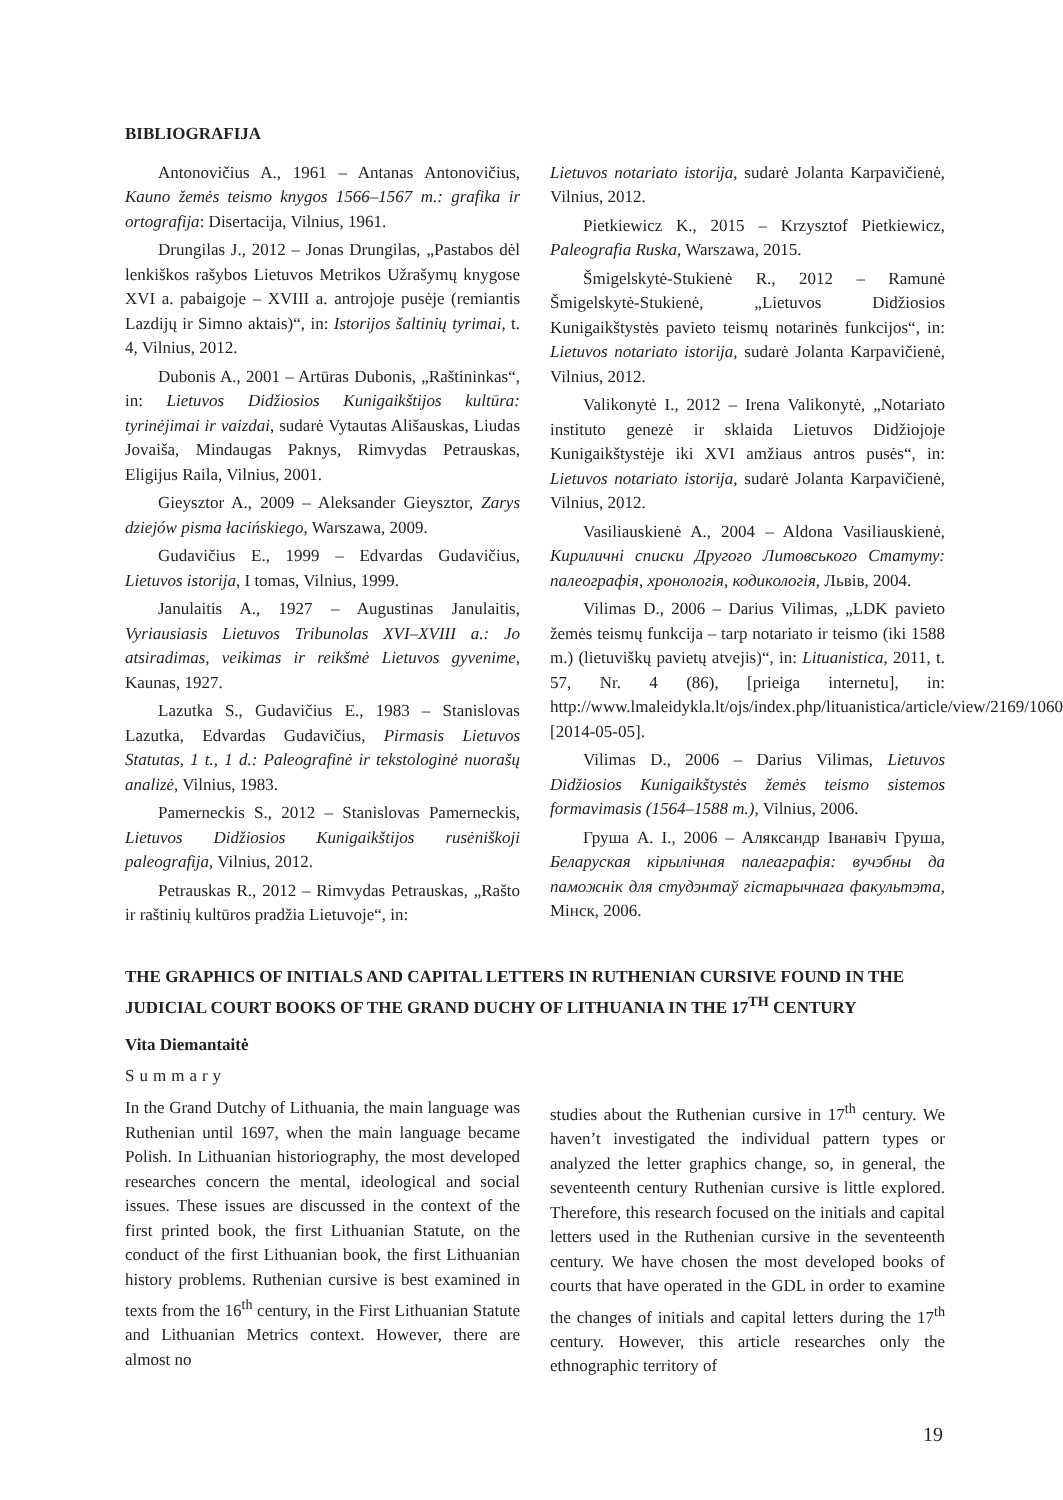BIBLIOGRAFIJA
Antonovičius A., 1961 – Antanas Antonovičius, Kauno žemės teismo knygos 1566–1567 m.: grafika ir ortografija: Disertacija, Vilnius, 1961.
Drungilas J., 2012 – Jonas Drungilas, „Pastabos dėl lenkiškos rašybos Lietuvos Metrikos Užrašymų knygose XVI a. pabaigoje – XVIII a. antrojoje pusėje (remiantis Lazdijų ir Simno aktais)“, in: Istorijos šaltinių tyrimai, t. 4, Vilnius, 2012.
Dubonis A., 2001 – Artūras Dubonis, „Raštininkas“, in: Lietuvos Didžiosios Kunigaikštijos kultūra: tyrinėjimai ir vaizdai, sudarė Vytautas Ališauskas, Liudas Jovaiša, Mindaugas Paknys, Rimvydas Petrauskas, Eligijus Raila, Vilnius, 2001.
Gieysztor A., 2009 – Aleksander Gieysztor, Zarys dziejów pisma łacińskiego, Warszawa, 2009.
Gudavičius E., 1999 – Edvardas Gudavičius, Lietuvos istorija, I tomas, Vilnius, 1999.
Janulaitis A., 1927 – Augustinas Janulaitis, Vyriausiasis Lietuvos Tribunolas XVI–XVIII a.: Jo atsiradimas, veikimas ir reikšmė Lietuvos gyvenime, Kaunas, 1927.
Lazutka S., Gudavičius E., 1983 – Stanislovas Lazutka, Edvardas Gudavičius, Pirmasis Lietuvos Statutas, 1 t., 1 d.: Paleografinė ir tekstologinė nuorašų analizė, Vilnius, 1983.
Pamerneckis S., 2012 – Stanislovas Pamerneckis, Lietuvos Didžiosios Kunigaikštijos rusėniškoji paleografija, Vilnius, 2012.
Petrauskas R., 2012 – Rimvydas Petrauskas, „Rašto ir raštinių kultūros pradžia Lietuvoje“, in:
Lietuvos notariato istorija, sudarė Jolanta Karpavičienė, Vilnius, 2012.
Pietkiewicz K., 2015 – Krzysztof Pietkiewicz, Paleografia Ruska, Warszawa, 2015.
Šmigelskytė-Stukienė R., 2012 – Ramunė Šmigelskytė-Stukienė, „Lietuvos Didžiosios Kunigaikštystės pavieto teismų notarinės funkcijos“, in: Lietuvos notariato istorija, sudarė Jolanta Karpavičienė, Vilnius, 2012.
Valikonytė I., 2012 – Irena Valikonytė, „Notariato instituto genezė ir sklaida Lietuvos Didžiojoje Kunigaikštystėje iki XVI amžiaus antros pusės“, in: Lietuvos notariato istorija, sudarė Jolanta Karpavičienė, Vilnius, 2012.
Vasiliauskienė A., 2004 – Aldona Vasiliauskienė, Кириличні списки Другого Литовського Статуту: палеографія, хронологія, кодикологія, Львів, 2004.
Vilimas D., 2006 – Darius Vilimas, „LDK pavieto žemės teismų funkcija – tarp notariato ir teismo (iki 1588 m.) (lietuviškų pavietų atvejis)“, in: Lituanistica, 2011, t. 57, Nr. 4 (86), [prieiga internetu], in: http://www.lmaleidykla.lt/ojs/index.php/lituanistica/article/view/2169/1060, [2014-05-05].
Vilimas D., 2006 – Darius Vilimas, Lietuvos Didžiosios Kunigaikštystės žemės teismo sistemos formavimasis (1564–1588 m.), Vilnius, 2006.
Груша A. I., 2006 – Аляксандр Іванавіч Груша, Беларуская кірылічная палеаграфія: вучэбны да паможнік для студэнтаў гістарычнага факультэта, Мінск, 2006.
THE GRAPHICS OF INITIALS AND CAPITAL LETTERS IN RUTHENIAN CURSIVE FOUND IN THE JUDICIAL COURT BOOKS OF THE GRAND DUCHY OF LITHUANIA IN THE 17<sup>TH</sup> CENTURY
Vita Diemantaitė
Summary
In the Grand Dutchy of Lithuania, the main language was Ruthenian until 1697, when the main language became Polish. In Lithuanian historiography, the most developed researches concern the mental, ideological and social issues. These issues are discussed in the context of the first printed book, the first Lithuanian Statute, on the conduct of the first Lithuanian book, the first Lithuanian history problems. Ruthenian cursive is best examined in texts from the 16<sup>th</sup> century, in the First Lithuanian Statute and Lithuanian Metrics context. However, there are almost no
studies about the Ruthenian cursive in 17<sup>th</sup> century. We haven’t investigated the individual pattern types or analyzed the letter graphics change, so, in general, the seventeenth century Ruthenian cursive is little explored. Therefore, this research focused on the initials and capital letters used in the Ruthenian cursive in the seventeenth century. We have chosen the most developed books of courts that have operated in the GDL in order to examine the changes of initials and capital letters during the 17<sup>th</sup> century. However, this article researches only the ethnographic territory of
19